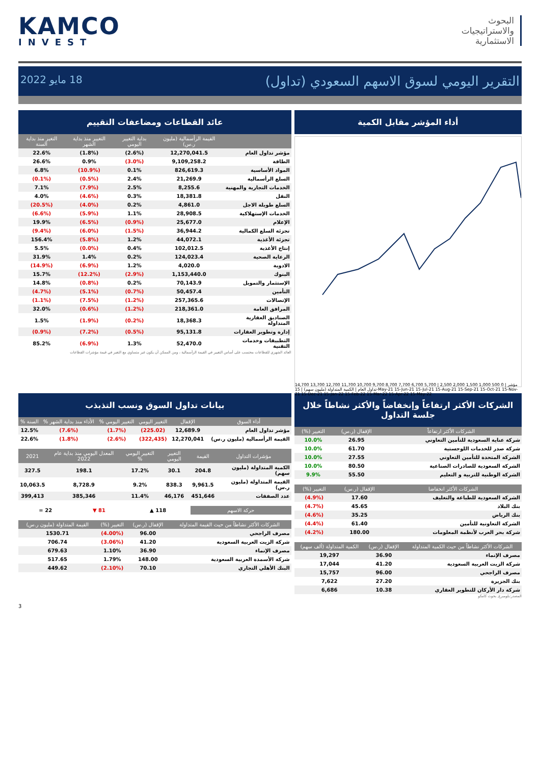KAMCO
INVEST
البحوث
والاستراتيجيات
الاستثمارية
التقرير اليومي لسوق الاسهم السعودي (تداول) 18 مايو 2022
أداء المؤشر مقابل الكمية
14,700 13,700 12,700 11,700 10,700 9,700 8,700 7,700 6,700 5,700 | 2,500 2,000 1,500 1,000 500 0 | مؤشر تداول العام | الكمية المتداولة (مليون سهم) | 15-May-21 15-Jun-21 15-Jul-21 15-Aug-21 15-Sep-21 15-Oct-21 15-Nov-21 15-Dec-21 15-Jan-22 15-Feb-22 15-Mar-22 15-Apr-22 15-May-22
عائد القطاعات ومضاعفات التقييم
| | القيمة الرأسمالية (مليون ر.س) | بداية التغيير اليومي | التغيير منذ بداية الشهر | التغير منذ بداية السنة |
| --- | --- | --- | --- | --- |
| مؤشر تداول العام | 12,270,041.5 | (2.6%) | (1.8%) | 22.6% |
| الطاقة | 9,109,258.2 | (3.0%) | 0.9% | 26.6% |
| المواد الأساسية | 826,619.3 | 0.1% | (10.9%) | 6.8% |
| السلع الرأسمالية | 21,269.9 | 2.4% | (0.5%) | (0.1%) |
| الخدمات التجارية والمهنية | 8,255.6 | 2.5% | (7.9%) | 7.1% |
| النقل | 18,381.8 | 0.3% | (4.6%) | 4.0% |
| السلع طويلة الاجل | 4,861.0 | 0.2% | (4.0%) | (20.5%) |
| الخدمات الإستهلاكية | 28,908.5 | 1.1% | (5.9%) | (6.6%) |
| الإعلام | 25,677.0 | (0.9%) | (6.5%) | 19.9% |
| تجزئة السلع الكمالية | 36,944.2 | (1.5%) | (6.0%) | (9.4%) |
| تجزئة الأغذية | 44,072.1 | 1.2% | (5.8%) | 156.4% |
| إنتاج الأغذية | 102,012.5 | 0.4% | (0.0%) | 5.5% |
| الرعاية الصحية | 124,023.4 | 0.2% | 1.4% | 31.9% |
| الادوية | 4,020.0 | 1.2% | (6.9%) | (14.9%) |
| البنوك | 1,153,440.0 | (2.9%) | (12.2%) | 15.7% |
| الإستثمار والتمويل | 70,143.9 | 0.2% | (0.8%) | 14.8% |
| التأمين | 50,457.4 | (0.7%) | (5.1%) | (4.7%) |
| الإتصالات | 257,365.6 | (1.2%) | (7.5%) | (1.1%) |
| المرافق العامة | 218,361.0 | (1.2%) | (0.6%) | 32.0% |
| الصناديق العقارية المتداولة | 18,368.3 | (0.2%) | (1.9%) | 1.5% |
| إدارة وتطوير العقارات | 95,131.8 | (0.5%) | (7.2%) | (0.9%) |
| التطبيقات وخدمات التقنية | 52,470.0 | 1.3% | (6.9%) | 85.2% |
العائد الشهري للقطاعات محتسب على أساس التغيير في القيمة الرأسمالية ، ومن الممكن أن يكون غير متساوي مع التغير في قيمة مؤشرات القطاعات
الشركات الأكثر ارتفاعاً وإنخفاضاً والأكثر نشاطاً خلال جلسة التداول
| الشركات الأكثر ارتفاعاً | الإقفال (ر.س) | التغيير (%) |
| --- | --- | --- |
| شركة عناية السعودية للتأمين التعاوني | 26.95 | 10.0% |
| شركة صدر للخدمات اللوجستية | 61.70 | 10.0% |
| الشركة المتحدة للتأمين التعاوني | 27.55 | 10.0% |
| الشركة السعودية للصادرات الصناعية | 80.50 | 10.0% |
| الشركة الوطنية للتربية و التعليم | 55.50 | 9.9% |
| الشركات الأكثر انخفاضا | الإقفال (ر.س) | التغيير (%) |
| --- | --- | --- |
| الشركة السعودية للطباعة والتغليف | 17.60 | (4.9%) |
| بنك البلاد | 45.65 | (4.7%) |
| بنك الرياض | 35.25 | (4.6%) |
| الشركة التعاونية للتأمين | 61.40 | (4.4%) |
| شركة بحر العرب لأنظمة المعلومات | 180.00 | (4.2%) |
| الشركات الأكثر نشاطاً من حيث الكمية المتداولة | الإقفال (ر.س) | الكمية المتداولة (ألف سهم) |
| --- | --- | --- |
| مصرف الإنماء | 36.90 | 19,297 |
| شركة الزيت العربية السعودية | 41.20 | 17,044 |
| مصرف الراجحي | 96.00 | 15,757 |
| بنك الجزيرة | 27.20 | 7,622 |
| شركة دار الأركان للتطوير العقاري | 10.38 | 6,686 |
المصدر:بلومبرغ, بحوث كامكو
بيانات تداول السوق ونسب التذبذب
| أداء السوق | الإقفال | التغيير اليومي | التغيير اليومي % | الأداء منذ بداية الشهر % | السنة % |
| --- | --- | --- | --- | --- | --- |
| مؤشر تداول العام | 12,689.9 | (225.02) | (1.7%) | (7.6%) | 12.5% |
| القيمة الرأسمالية (مليون ر.س) | 12,270,041 | (322,435) | (2.6%) | (1.8%) | 22.6% |
| مؤشرات التداول | القيمة | التغيير اليومي | التغيير اليومي % | المعدل اليومي منذ بداية عام 2022 | 2021 |
| --- | --- | --- | --- | --- | --- |
| الكمية المتداولة (مليون سهم) | 204.8 | 30.1 | 17.2% | 198.1 | 327.5 |
| القيمة المتداولة (مليون ر.س) | 9,961.5 | 838.3 | 9.2% | 8,728.9 | 10,063.5 |
| عدد الصفقات | 451,646 | 46,176 | 11.4% | 385,346 | 399,413 |
| حركة الاسهم | 118 ▲ | 81 ▼ | 22 = |
| الشركات الأكثر نشاطاً من حيث القيمة المتداولة | الإقفال (ر.س) | التغيير (%) | القيمة المتداولة (مليون ر.س) |
| --- | --- | --- | --- |
| مصرف الراجحي | 96.00 | (4.00%) | 1530.71 |
| شركة الزيت العربية السعودية | 41.20 | (3.06%) | 706.74 |
| مصرف الإنماء | 36.90 | 1.10% | 679.63 |
| شركة الأسمدة العربية السعودية | 148.00 | 1.79% | 517.65 |
| البنك الأهلي التجاري | 70.10 | (2.10%) | 449.62 |
3